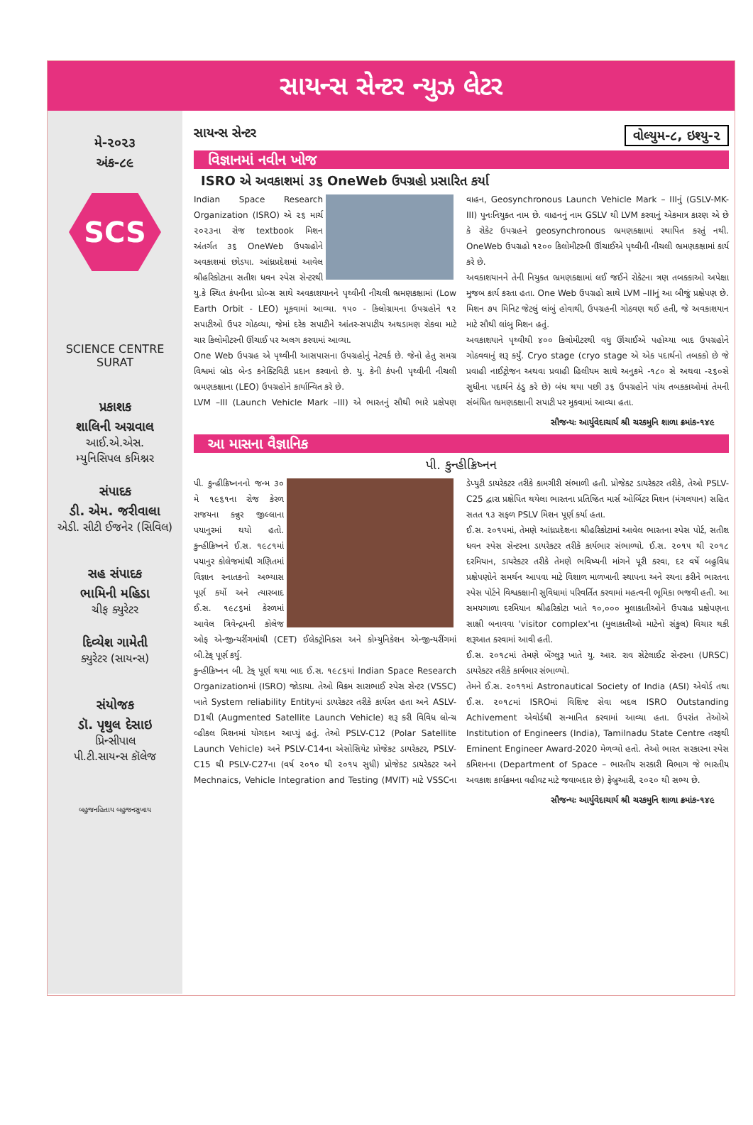સાયન્સ સેન્ટર ન્યુઝ લેટર
મે-૨૦૨૩
અંક-૮૯
SCS
SCIENCE CENTRE SURAT
પ્રકાશક
શાલિની અગ્રવાલ
આઈ.એ.એસ.
મ્યુનિસિપલ કમિશ્નર
સંપાદક
ડી. એમ. જરીવાલા
એડી. સીટી ઈજનેર (સિવિલ)
સહ સંપાદક
ભામિની મહિડા
ચીફ ક્યુરેટર
દિવ્યેશ ગામેતી
ક્યુરેટર (સાયન્સ)
સંયોજક
ડૉ. પૃથુલ દેસાઇ
પ્રિન્સીપાલ
પી.ટી.સાયન્સ કૉલેજ
બહુજનહિતાય બહુજનસુખાય
સાયન્સ સેન્ટર વોલ્યુમ-૮, ઇશ્યુ-૨
વિજ્ઞાનમાં નવીન ખોજ
ISRO એ અવકાશમાં ૩૬ OneWeb ઉપગ્રહો પ્રસારિત કર્યા
Indian Space Research Organization (ISRO) એ ૨૬ માર્ચ ૨૦૨૩ના રોજ textbook મિશન અંતર્ગત ૩૬ OneWeb ઉપગ્રહોને અવકાશમાં છોડયા. આંધ્રપ્રદેશમાં આવેલ શ્રીહરિકોટાના સતીશ ધવન સ્પેસ સેન્ટરથી યુ.કે સ્થિત કંપનીના પ્રોબ્સ સાથે અવકાશયાનને પૃથ્વીની નીચલી ભ્રમણકક્ષામાં (Low Earth Orbit - LEO) મૂકવામાં આવ્યા. ૧૫૦ - કિલોગ્રામના ઉપગ્રહોને ૧૨ સપાટીઓ ઉપર ગોઠવ્યા, જેમાં દરેક સપાટીને આંતર-સપાટીય અથડામણ રોકવા માટે ચાર કિલોમીટરની ઊંચાઈ પર અલગ કરવામાં આવ્યા.
One Web ઉપગ્રહ એ પૃથ્વીની આસપાસના ઉપગ્રહોનું નેટવર્ક છે. જેનો હેતુ સમગ્ર વિશ્વમાં બ્રોડ બેન્ડ કનેક્ટિવિટી પ્રદાન કરવાનો છે. યુ. કેની કંપની પૃથ્વીની નીચલી ભ્રમણકક્ષાના (LEO) ઉપગ્રહોને કાર્યાન્વિત કરે છે.
LVM –III (Launch Vehicle Mark –III) એ ભારતનું સૌથી ભારે પ્રક્ષેપણ વાહન, Geosynchronous Launch Vehicle Mark – IIIનું (GSLV-MK- III) પુનઃનિયુક્ત નામ છે. વાહનનું નામ GSLV થી LVM કરવાનું એકમાત્ર કારણ એ છે કે રોકેટ ઉપગ્રહને geosynchronous ભ્રમણકક્ષામાં સ્થાપિત કરતું નથી. OneWeb ઉપગ્રહો ૧૨૦૦ કિલોમીટરની ઊંચાઈએ પૃથ્વીની નીચલી ભ્રમણકક્ષામાં કાર્ય કરે છે.
અવકાશયાનને તેની નિયુકત ભ્રમણકક્ષામાં લઈ જઈને રોકેટના ત્રણ તબકકાઓ અપેક્ષા મુજબ કાર્ય કરતા હતા. One Web ઉપગ્રહો સાથે LVM –IIIનું આ બીજું પ્રક્ષેપણ છે. મિશન ૭૫ મિનિટ જેટલું લાંબું હોવાથી, ઉપગ્રહની ગોઠવણ થઈ હતી, જે અવકાશયાન માટે સૌથી લાંબુ મિશન હતું.
અવકાશયાને પૃથ્વીથી ૪૦૦ કિલોમીટરથી વધુ ઊંચાઈએ પહોચ્યા બાદ ઉપગ્રહોને ગોઠવવાનું શરૂ કર્યું. Cryo stage (cryo stage એ એક પદાર્થનો તબકકો છે જે પ્રવાહી નાઈટ્રોજન અથવા પ્રવાહી હિલીયમ સાથે અનુકમે -૧૮૦ સે અથવા -૨૬૦સે સુધીના પદાર્થને ઠંડુ કરે છે) બંધ થયા પછી ૩૬ ઉપગ્રહોને પાંચ તબકકાઓમાં તેમની સંબંધિત ભ્રમણકક્ષાની સપાટી પર મુકવામાં આવ્યા હતા.
સૌજન્યઃ આર્યુવેદાચાર્ય શ્રી ચરકમુનિ શાળા ક્રમાંક-૧૪૯
આ માસના વૈજ્ઞાનિક
પી. કુન્હીક્રિષ્નન
પી. કુન્હીક્રિષ્નનનો જન્મ ૩૦ મે ૧૯૬૧ના રોજ કેરળ રાજયના કન્નુર જીલ્લાના પયાનુરમાં થયો હતો. કુન્હીક્રિષ્નને ઈ.સ. ૧૯૮૧માં પયાનુર કોલેજમાંથી ગણિતમાં વિજ્ઞાન સ્નાતકનો અભ્યાસ પૂર્ણ કર્યો અને ત્યારબાદ ઈ.સ. ૧૯૮૬માં કેરળમાં આવેલ ત્રિવેન્દ્રમની કોલેજ ઓફ એન્જીન્યરીંગમાંથી (CET) ઈલેકટ્રોનિકસ અને કોમ્યુનિકેશન એન્જીન્યરીંગમાં બી.ટેક્ પૂર્ણ કર્યુ.
કુન્હીક્રિષ્નન બી. ટેક્ પૂર્ણ થયા બાદ ઈ.સ. ૧૯૮૬માં Indian Space Research Organizationમાં (ISRO) જોડાયા. તેઓ વિક્રમ સારાભાઈ સ્પેસ સેન્ટર (VSSC) ખાતે System reliability Entityમાં ડાયરેકટર તરીકે કાર્યરત હતા અને ASLV-D1થી (Augmented Satellite Launch Vehicle) શરૂ કરી વિવિધ લોન્ચ વ્હીકલ મિશનમાં યોગદાન આપ્યું હતું. તેઓ PSLV-C12 (Polar Satellite Launch Vehicle) અને PSLV-C14ના એસોસિયેટ પ્રોજેકટ ડાયરેકટર, PSLV-C15 થી PSLV-C27ના (વર્ષ ૨૦૧૦ થી ૨૦૧૫ સુધી) પ્રોજેકટ ડાયરેકટર અને Mechnaics, Vehicle Integration and Testing (MVIT) માટે VSSCના ડેપ્યુટી ડાયરેકટર તરીકે કામગીરી સંભાળી હતી. પ્રોજેકટ ડાયરેકટર તરીકે, તેઓ PSLV-C25 દ્વારા પ્રક્ષેપિત થયેલા ભારતના પ્રતિષ્ઠિત માર્સ ઓર્બિટર મિશન (મંગલયાન) સહિત સતત ૧૩ સફળ PSLV મિશન પૂર્ણ કર્યા હતા.
ઈ.સ. ૨૦૧૫માં, તેમણે આંધ્રપ્રદેશના શ્રીહરિકોટામાં આવેલ ભારતના સ્પેસ પોર્ટ, સતીશ ધવન સ્પેસ સેન્ટરના ડાયરેકટર તરીકે કાર્યભાર સંભાળ્યો. ઈ.સ. ૨૦૧૫ થી ૨૦૧૮ દરમિયાન, ડાયરેકટર તરીકે તેમણે ભવિષ્યની માંગને પૂરી કરવા, દર વર્ષે બહુવિધ પ્રક્ષેપણોને સમર્થન આપવા માટે વિશાળ માળખાની સ્થાપના અને રચના કરીને ભારતના સ્પેસ પોર્ટને વિશ્વકક્ષાની સુવિધામાં પરિવર્તિત કરવામાં મહત્વની ભૂમિકા ભજવી હતી. આ સમયગાળા દરમિયાન શ્રીહરિકોટા ખાતે ૧૦,૦૦૦ મુલાકાતીઓને ઉપગ્રહ પ્રક્ષેપણના સાક્ષી બનાવવા 'visitor complex'ના (મુલાકાતીઓ માટેનો સંકુલ) વિચાર થકી શરૂઆત કરવામાં આવી હતી.
ઈ.સ. ૨૦૧૮માં તેમણે બેંગ્લુરૂ ખાતે યુ. આર. રાવ સેટેલાઈટ સેન્ટરના (URSC) ડાયરેકટર તરીકે કાર્યભાર સંભાળ્યો.
તેમને ઈ.સ. ૨૦૧૧માં Astronautical Society of India (ASI) એવોર્ડ તથા ઈ.સ. ૨૦૧૮માં ISROમાં વિશિષ્ટ સેવા બદલ ISRO Outstanding Achivement એવોર્ડથી સન્માનિત કરવામાં આવ્યા હતા. ઉપરાંત તેઓએ Institution of Engineers (India), Tamilnadu State Centre તરફથી Eminent Engineer Award-2020 મેળવ્યો હતો. તેઓ ભારત સરકારના સ્પેસ કમિશનના (Department of Space – ભારતીય સરકારી વિભાગ જે ભારતીય અવકાશ કાર્યક્રમના વહીવટ માટે જવાબદાર છે) ફેબ્રુઆરી, ૨૦૨૦ થી સભ્ય છે.
સૌજન્યઃ આર્યુવેદાચાર્ય શ્રી ચરકમુનિ શાળા ક્રમાંક-૧૪૯